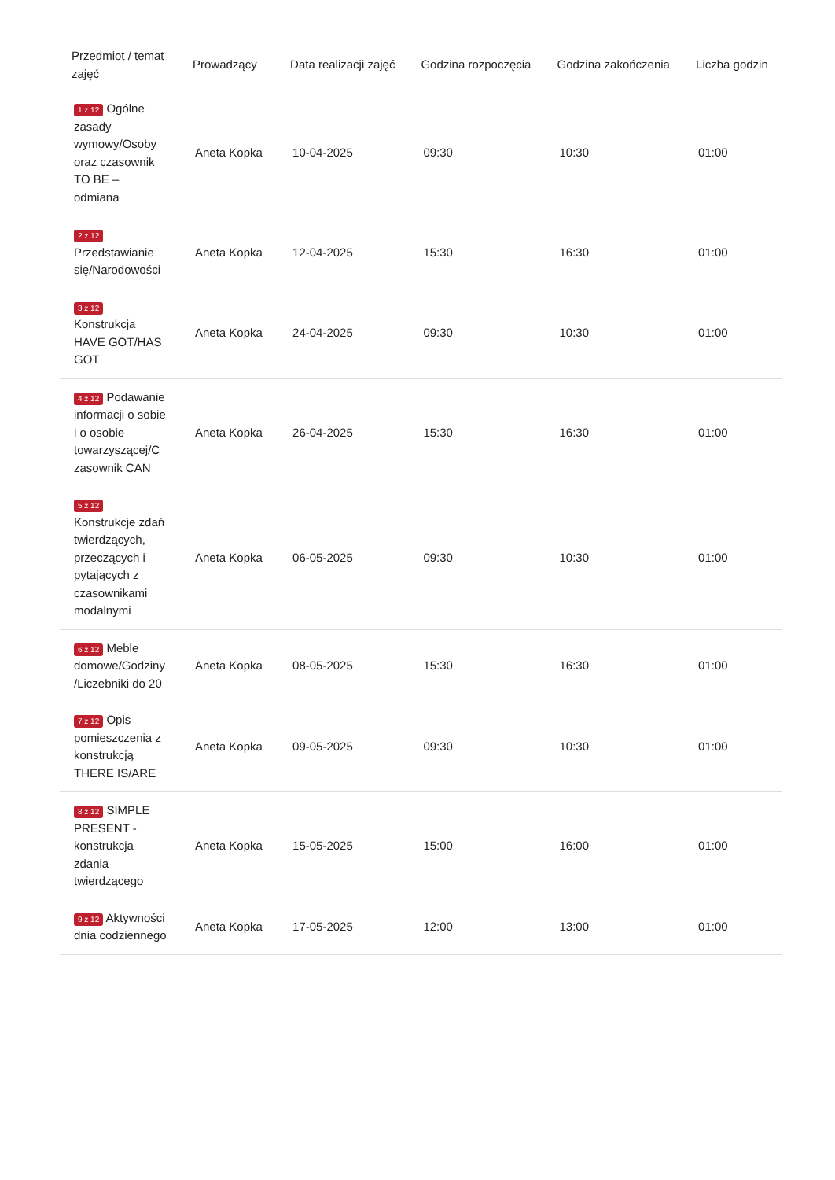| Przedmiot / temat zajęć | Prowadzący | Data realizacji zajęć | Godzina rozpoczęcia | Godzina zakończenia | Liczba godzin |
| --- | --- | --- | --- | --- | --- |
| 1 z 12 Ogólne zasady wymowy/Osoby oraz czasownik TO BE – odmiana | Aneta Kopka | 10-04-2025 | 09:30 | 10:30 | 01:00 |
| 2 z 12 Przedstawianie się/Narodowości | Aneta Kopka | 12-04-2025 | 15:30 | 16:30 | 01:00 |
| 3 z 12 Konstrukcja HAVE GOT/HAS GOT | Aneta Kopka | 24-04-2025 | 09:30 | 10:30 | 01:00 |
| 4 z 12 Podawanie informacji o sobie i o osobie towarzyszącej/C zasownik CAN | Aneta Kopka | 26-04-2025 | 15:30 | 16:30 | 01:00 |
| 5 z 12 Konstrukcje zdań twierdzących, przeczących i pytających z czasownikami modalnymi | Aneta Kopka | 06-05-2025 | 09:30 | 10:30 | 01:00 |
| 6 z 12 Meble domowe/Godziny /Liczebniki do 20 | Aneta Kopka | 08-05-2025 | 15:30 | 16:30 | 01:00 |
| 7 z 12 Opis pomieszczenia z konstrukcją THERE IS/ARE | Aneta Kopka | 09-05-2025 | 09:30 | 10:30 | 01:00 |
| 8 z 12 SIMPLE PRESENT - konstrukcja zdania twierdzącego | Aneta Kopka | 15-05-2025 | 15:00 | 16:00 | 01:00 |
| 9 z 12 Aktywności dnia codziennego | Aneta Kopka | 17-05-2025 | 12:00 | 13:00 | 01:00 |